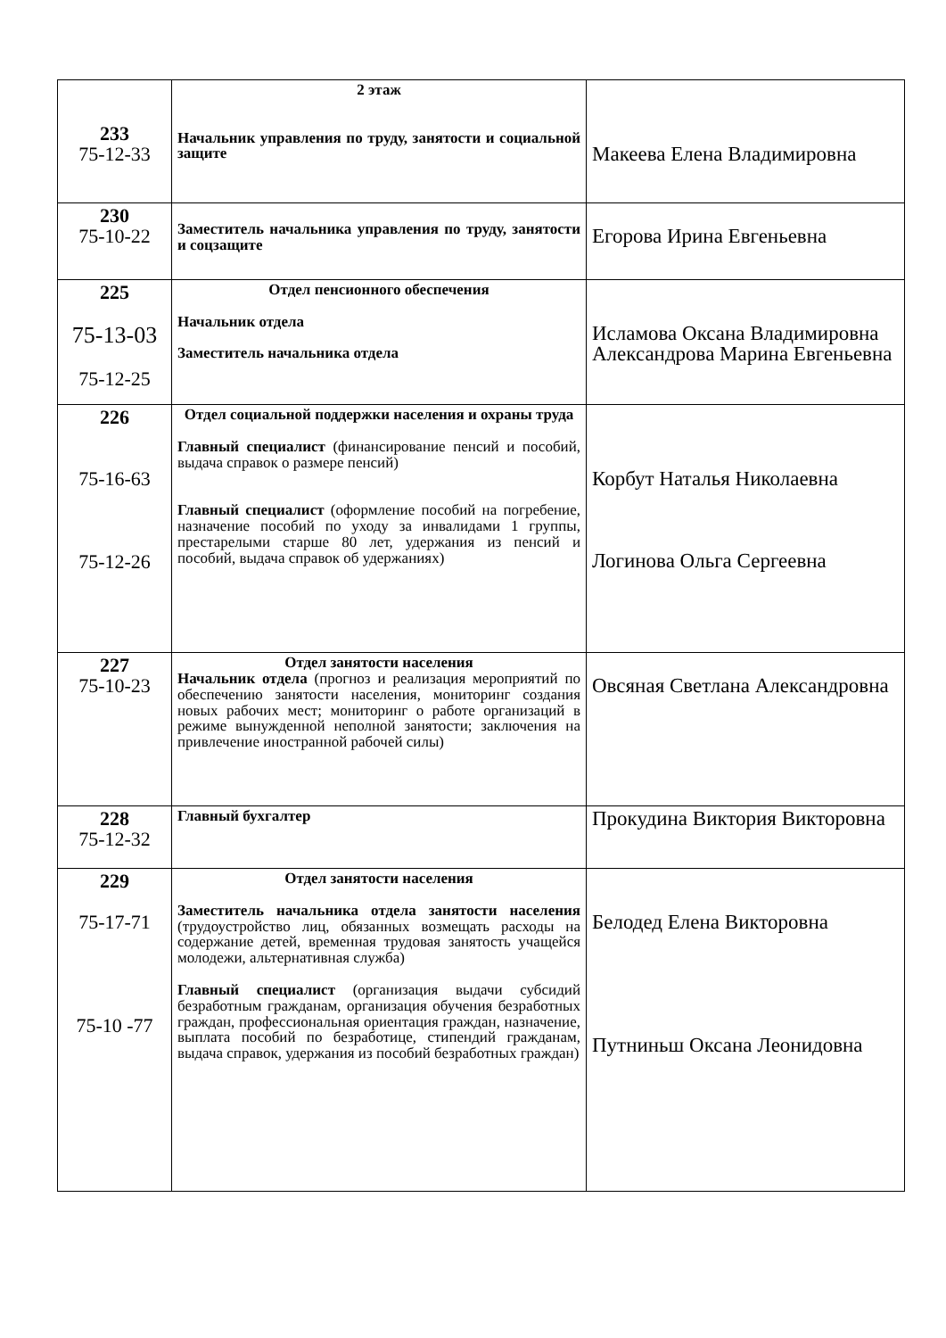| 233 75-12-33 | 2 этаж Начальник управления по труду, занятости и социальной защите | Макеева Елена Владимировна |
| 230 75-10-22 | Заместитель начальника управления по труду, занятости и соцзащите | Егорова Ирина Евгеньевна |
| 225 75-13-03 75-12-25 | Отдел пенсионного обеспечения Начальник отдела Заместитель начальника отдела | Исламова Оксана Владимировна Александрова Марина Евгеньевна |
| 226 75-16-63 75-12-26 | Отдел социальной поддержки населения и охраны труда Главный специалист (финансирование пенсий и пособий, выдача справок о размере пенсий) Главный специалист (оформление пособий на погребение, назначение пособий по уходу за инвалидами 1 группы, престарелыми старше 80 лет, удержания из пенсий и пособий, выдача справок об удержаниях) | Корбут Наталья Николаевна Логинова Ольга Сергеевна |
| 227 75-10-23 | Отдел занятости населения Начальник отдела (прогноз и реализация мероприятий по обеспечению занятости населения, мониторинг создания новых рабочих мест; мониторинг о работе организаций в режиме вынужденной неполной занятости; заключения на привлечение иностранной рабочей силы) | Овсяная Светлана Александровна |
| 228 75-12-32 | Главный бухгалтер | Прокудина Виктория Викторовна |
| 229 75-17-71 75-10 -77 | Отдел занятости населения Заместитель начальника отдела занятости населения (трудоустройство лиц, обязанных возмещать расходы на содержание детей, временная трудовая занятость учащейся молодежи, альтернативная служба) Главный специалист (организация выдачи субсидий безработным гражданам, организация обучения безработных граждан, профессиональная ориентация граждан, назначение, выплата пособий по безработице, стипендий гражданам, выдача справок, удержания из пособий безработных граждан) | Белодед Елена Викторовна Путниньш Оксана Леонидовна |